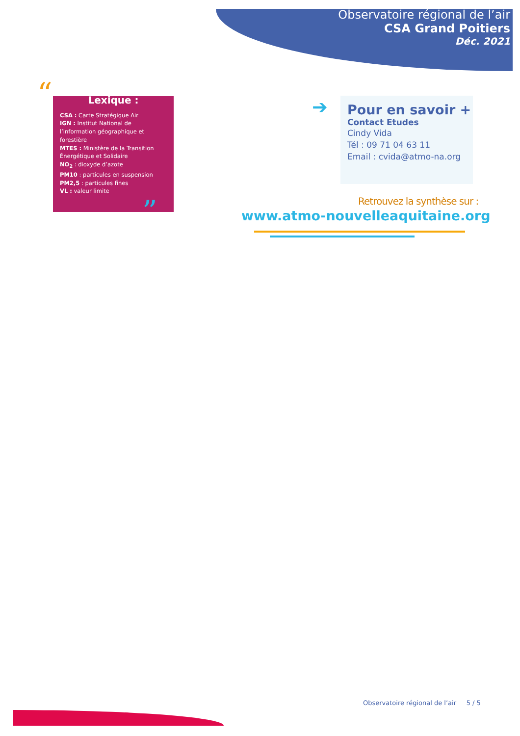Observatoire régional de l’air
CSA Grand Poitiers
Déc. 2021
“
”
Lexique :
CSA : Carte Stratégique Air
IGN : Institut National de l’information géographique et forestière
MTES : Ministère de la Transition Énergétique et Solidaire
NO<sub>2</sub> : dioxyde d’azote
PM10 : particules en suspension
PM2,5 : particules fines
VL : valeur limite
➔
Pour en savoir +
Contact Etudes
Cindy Vida
Tél : 09 71 04 63 11
Email : cvida@atmo-na.org
Retrouvez la synthèse sur :
www.atmo-nouvelleaquitaine.org
Observatoire régional de l’air 5 / 5